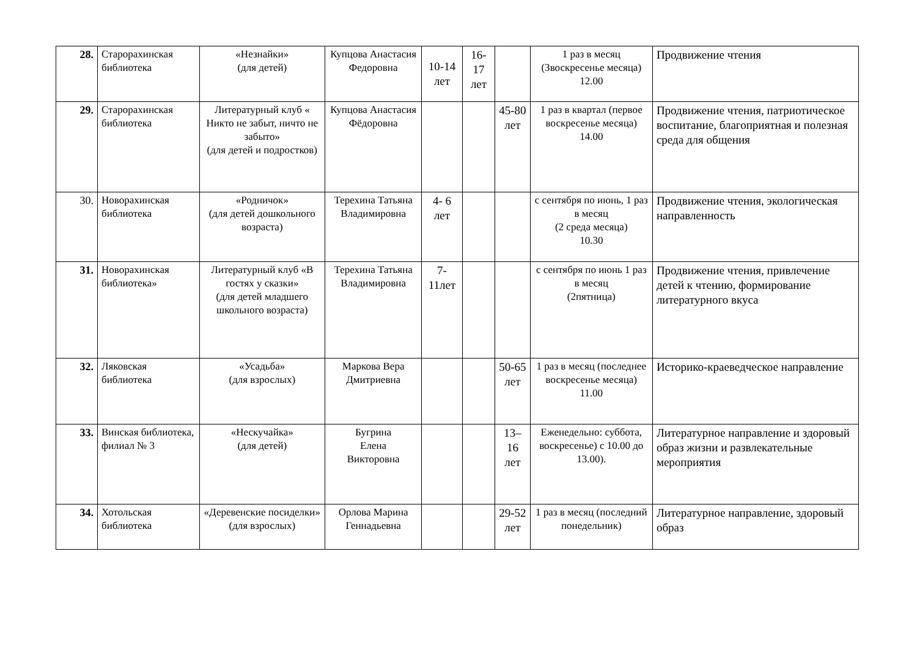| 28. | Староpахинская библиотека | «Незнайки» (для детей) | Купцова Анастасия Федоровна | 10-14 лет | 16-17 лет | | 1 раз в месяц (Звоскресенье месяца) 12.00 | Продвижение чтения |
| 29. | Староpахинская библиотека | Литературный клуб « Никто не забыт, ничто не забыто» (для детей и подростков) | Купцова Анастасия Фёдоровна | | | 45-80 лет | 1 раз в квартал (первое воскресенье месяца) 14.00 | Продвижение чтения, патриотическое воспитание, благоприятная и полезная среда для общения |
| 30. | Новоpахинская библиотека | «Родничок» (для детей дошкольного возраста) | Терехина Татьяна Владимировна | 4- 6 лет | | | с сентября по июнь, 1 раз в месяц (2 среда месяца) 10.30 | Продвижение чтения, экологическая направленность |
| 31. | Новоpахинская библиотека» | Литературный клуб «В гостях у сказки» (для детей младшего школьного возраста) | Терехина Татьяна Владимировна | 7-11лет | | | с сентября по июнь 1 раз в месяц (2пятница) | Продвижение чтения, привлечение детей к чтению, формирование литературного вкуса |
| 32. | Ляковская библиотека | «Усадьба» (для взрослых) | Маркова Вера Дмитриевна | | | 50-65 лет | 1 раз в месяц (последнее воскресенье месяца) 11.00 | Историко-краеведческое направление |
| 33. | Винская библиотека, филиал № 3 | «Нескучайка» (для детей) | Бугрина Елена Викторовна | | | 13– 16 лет | Еженедельно: суббота, воскресенье) с 10.00 до 13.00). | Литературное направление и здоровый образ жизни и развлекательные мероприятия |
| 34. | Хотольская библиотека | «Деревенские посиделки» (для взрослых) | Орлова Марина Геннадьевна | | | 29-52 лет | 1 раз в месяц (последний понедельник) | Литературное направление, здоровый образ |